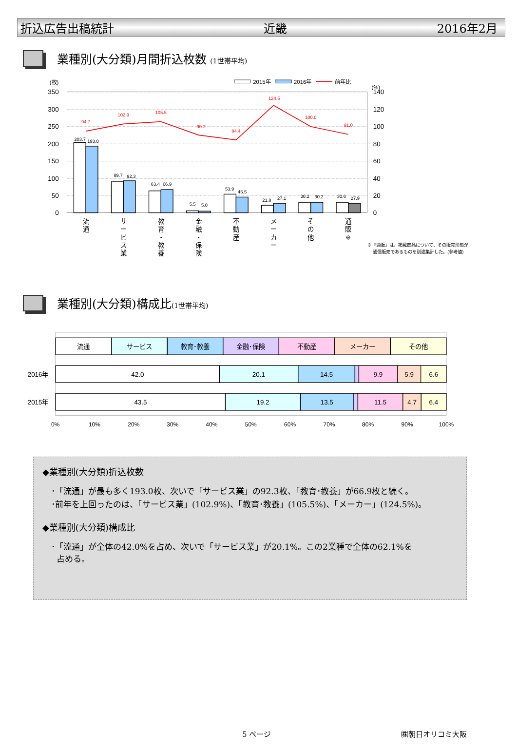折込広告出稿統計 近畿 2016年2月
業種別(大分類)月間折込枚数 (1世帯平均)
350
300
250
200
150
100
50
0
140
120
100
80
60
40
20
0
(枚)
(%)
2015年
2016年
前年比
203.7
193.0
89.7
92.3
63.4
66.9
5.5
5.0
53.9
45.5
21.8
27.1
30.2
30.2
30.6
27.9
94.7
102.9
105.5
90.2
84.4
124.5
100.0
91.0
流
通
サ
ー
ビ
ス
業
教
育
・
教
養
金
融
・
保
険
不
動
産
メ
ー
カ
ー
そ
の
他
通
販
※
※『通販』は、掲載商品について、その販売形態が
通信販売であるものを別途集計した。(参考値)
業種別(大分類)構成比(1世帯平均)
流通
サービス
教育･教養
金融･保険
不動産
メーカー
その他
42.0
20.1
14.5
9.9
5.9
6.6
43.5
19.2
13.5
11.5
4.7
6.4
2016年
2015年
0%
10%
20%
30%
40%
50%
60%
70%
80%
90%
100%
◆業種別(大分類)折込枚数
･「流通」が最も多く193.0枚、次いで「サービス業」の92.3枚、「教育･教養」が66.9枚と続く。
･前年を上回ったのは、「サービス業」(102.9%)、「教育･教養」(105.5%)、「メーカー」(124.5%)。
◆業種別(大分類)構成比
･「流通」が全体の42.0%を占め、次いで「サービス業」が20.1%。この2業種で全体の62.1%を
占める。
5 ページ ㈱朝日オリコミ大阪